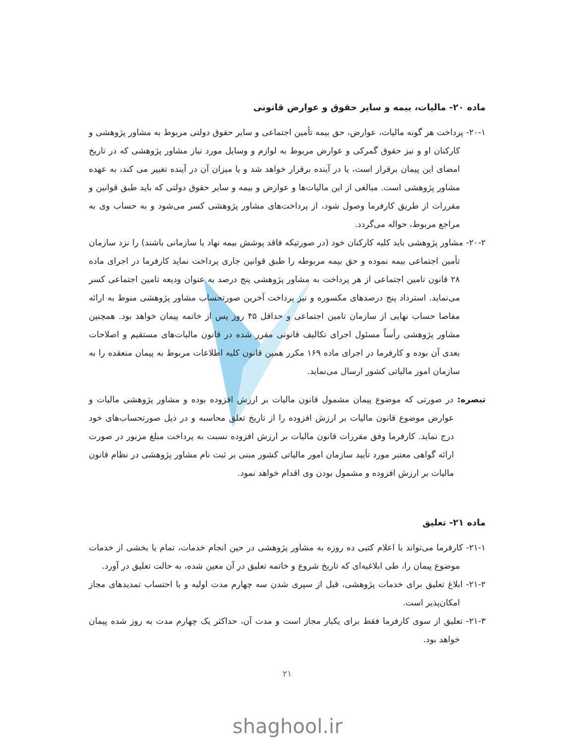ماده ۲۰- مالیات، بیمه و سایر حقوق و عوارض قانونی
۲۰-۱- پرداخت هر گونه مالیات، عوارض، حق بیمه تأمین اجتماعی و سایر حقوق دولتی مربوط به مشاور پژوهشی و کارکنان او و نیز حقوق گمرکی و عوارض مربوط به لوازم و وسایل مورد نیاز مشاور پژوهشی که در تاریخ امضای این پیمان برقرار است، یا در آینده برقرار خواهد شد و یا میزان آن در آینده تغییر می کند، به عهده مشاور پژوهشی است. مبالغی از این مالیات‌ها و عوارض و بیمه و سایر حقوق دولتی که باید طبق قوانین و مقررات از طریق کارفرما وصول شود، از پرداخت‌های مشاور پژوهشی کسر می‌شود و به حساب وی به مراجع مربوط، حواله می‌گردد.
۲۰-۲- مشاور پژوهشی باید کلیه کارکنان خود (در صورتیکه فاقد پوشش بیمه نهاد یا سازمانی باشند) را نزد سازمان تأمین اجتماعی بیمه نموده و حق بیمه مربوطه را طبق قوانین جاری پرداخت نماید کارفرما در اجرای ماده ۲۸ قانون تامین اجتماعی از هر پرداخت به مشاور پژوهشی پنج درصد به عنوان ودیعه تامین اجتماعی کسر می‌نماید. استرداد پنج درصدهای مکسوره و نیز پرداخت آخرین صورتحساب مشاور پژوهشی منوط به ارائه مفاصا حساب نهایی از سازمان تامین اجتماعی و حداقل ۴۵ روز پس از خاتمه پیمان خواهد بود. همچنین مشاور پژوهشی رأساً مسئول اجرای تکالیف قانونی مقرر شده در قانون مالیات‌های مستقیم و اصلاحات بعدی آن بوده و کارفرما در اجرای ماده ۱۶۹ مکرر همین قانون کلیه اطلاعات مربوط به پیمان منعقده را به سازمان امور مالیاتی کشور ارسال می‌نماید.
تبصره: در صورتی که موضوع پیمان مشمول قانون مالیات بر ارزش افزوده بوده و مشاور پژوهشی مالیات و عوارض موضوع قانون مالیات بر ارزش افزوده را از تاریخ تعلق محاسبه و در ذیل صورتحساب‌های خود درج نماید. کارفرما وفق مقررات قانون مالیات بر ارزش افزوده نسبت به پرداخت مبلغ مزبور در صورت ارائه گواهی معتبر مورد تأیید سازمان امور مالیاتی کشور مبنی بر ثبت نام مشاور پژوهشی در نظام قانون مالیات بر ارزش افزوده و مشمول بودن وی اقدام خواهد نمود.
ماده ۲۱- تعلیق
۲۱-۱- کارفرما می‌تواند با اعلام کتبی ده روزه به مشاور پژوهشی در حین انجام خدمات، تمام یا بخشی از خدمات موضوع پیمان را، طی ابلاغیه‌ای که تاریخ شروع و خاتمه تعلیق در آن معین شده، به حالت تعلیق در آورد.
۲۱-۲- ابلاغ تعلیق برای خدمات پژوهشی، قبل از سپری شدن سه چهارم مدت اولیه و با احتساب تمدیدهای مجاز امکان‌پذیر است.
۲۱-۳- تعلیق از سوی کارفرما فقط برای یکبار مجاز است و مدت آن، حداکثر یک چهارم مدت به روز شده پیمان خواهد بود.
۲۱
shaghool.ir